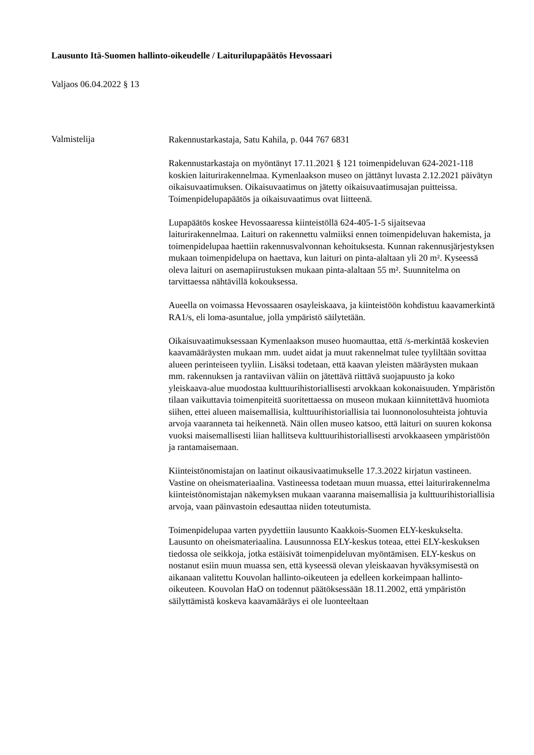Lausunto Itä-Suomen hallinto-oikeudelle / Laiturilupapäätös Hevossaari
Valjaos 06.04.2022 § 13
Valmistelija
Rakennustarkastaja, Satu Kahila, p. 044 767 6831
Rakennustarkastaja on myöntänyt 17.11.2021 § 121 toimenpideluvan 624-2021-118 koskien laiturirakennelmaa. Kymenlaakson museo on jättänyt luvasta 2.12.2021 päivätyn oikaisuvaatimuksen. Oikaisuvaatimus on jätetty oikaisuvaatimusajan puitteissa. Toimenpidelupapäätös ja oikaisuvaatimus ovat liitteenä.
Lupapäätös koskee Hevossaaressa kiinteistöllä 624-405-1-5 sijaitsevaa laiturirakennelmaa. Laituri on rakennettu valmiiksi ennen toimenpideluvan hakemista, ja toimenpidelupaa haettiin rakennusvalvonnan kehoituksesta. Kunnan rakennusjärjestyksen mukaan toimenpidelupa on haettava, kun laituri on pinta-alaltaan yli 20 m². Kyseessä oleva laituri on asemapiirustuksen mukaan pinta-alaltaan 55 m². Suunnitelma on tarvittaessa nähtävillä kokouksessa.
Aueella on voimassa Hevossaaren osayleiskaava, ja kiinteistöön kohdistuu kaavamerkintä RA1/s, eli loma-asuntalue, jolla ympäristö säilytetään.
Oikaisuvaatimuksessaan Kymenlaakson museo huomauttaa, että /s-merkintää koskevien kaavamääräysten mukaan mm. uudet aidat ja muut rakennelmat tulee tyyliltään sovittaa alueen perinteiseen tyyliin. Lisäksi todetaan, että kaavan yleisten määräysten mukaan mm. rakennuksen ja rantaviivan väliin on jätettävä riittävä suojapuusto ja koko yleiskaava-alue muodostaa kulttuurihistoriallisesti arvokkaan kokonaisuuden. Ympäristön tilaan vaikuttavia toimenpiteitä suoritettaessa on museon mukaan kiinnitettävä huomiota siihen, ettei alueen maisemallisia, kulttuurihistoriallisia tai luonnonolosuhteista johtuvia arvoja vaaranneta tai heikennetä. Näin ollen museo katsoo, että laituri on suuren kokonsa vuoksi maisemallisesti liian hallitseva kulttuurihistoriallisesti arvokkaaseen ympäristöön ja rantamaisemaan.
Kiinteistönomistajan on laatinut oikausivaatimukselle 17.3.2022 kirjatun vastineen. Vastine on oheismateriaalina. Vastineessa todetaan muun muassa, ettei laiturirakennelma kiinteistönomistajan näkemyksen mukaan vaaranna maisemallisia ja kulttuurihistoriallisia arvoja, vaan päinvastoin edesauttaa niiden toteutumista.
Toimenpidelupaa varten pyydettiin lausunto Kaakkois-Suomen ELY-keskukselta. Lausunto on oheismateriaalina. Lausunnossa ELY-keskus toteaa, ettei ELY-keskuksen tiedossa ole seikkoja, jotka estäisivät toimenpideluvan myöntämisen. ELY-keskus on nostanut esiin muun muassa sen, että kyseessä olevan yleiskaavan hyväksymisestä on aikanaan valitettu Kouvolan hallinto-oikeuteen ja edelleen korkeimpaan hallinto-oikeuteen. Kouvolan HaO on todennut päätöksessään 18.11.2002, että ympäristön säilyttämistä koskeva kaavamääräys ei ole luonteeltaan